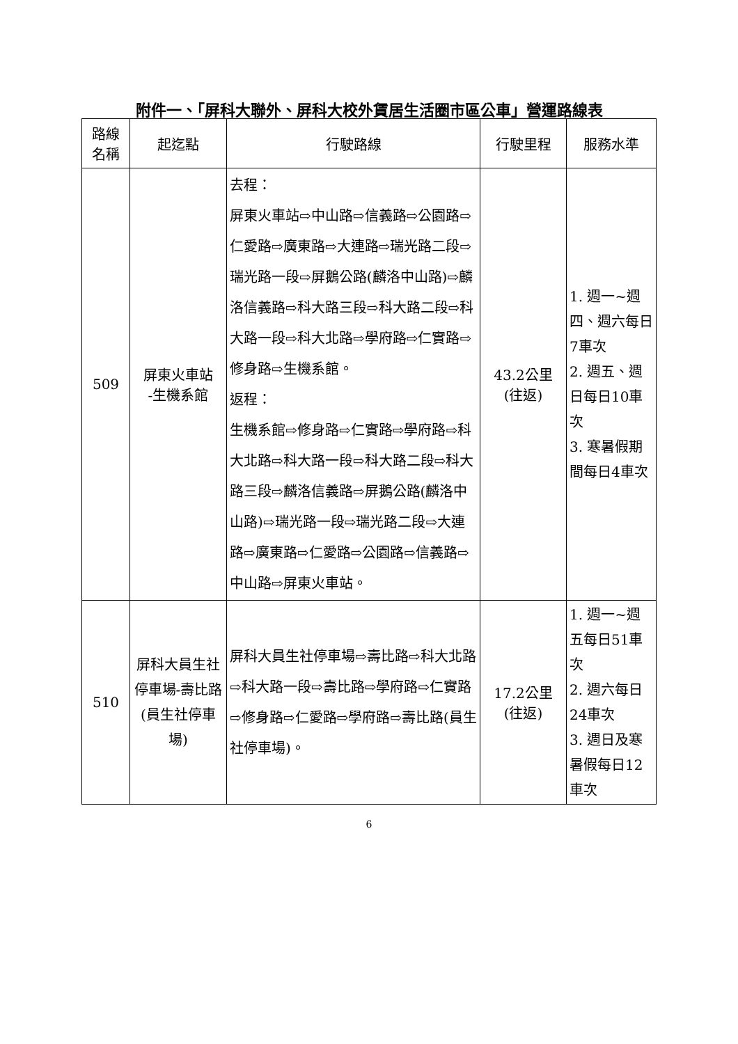附件一、「屏科大聯外、屏科大校外賃居生活圈市區公車」營運路線表
| 路線 名稱 | 起迄點 | 行駛路線 | 行駛里程 | 服務水準 |
| --- | --- | --- | --- | --- |
| 509 | 屏東火車站 -生機系館 | 去程： 屏東火車站⇨中山路⇨信義路⇨公園路⇨仁愛路⇨廣東路⇨大連路⇨瑞光路二段⇨瑞光路一段⇨屏鵝公路(麟洛中山路)⇨麟洛信義路⇨科大路三段⇨科大路二段⇨科大路一段⇨科大北路⇨學府路⇨仁實路⇨修身路⇨生機系館。 返程： 生機系館⇨修身路⇨仁實路⇨學府路⇨科大北路⇨科大路一段⇨科大路二段⇨科大路三段⇨麟洛信義路⇨屏鵝公路(麟洛中山路)⇨瑞光路一段⇨瑞光路二段⇨大連路⇨廣東路⇨仁愛路⇨公園路⇨信義路⇨中山路⇨屏東火車站。 | 43.2公里 (往返) | 1. 週一~週四、週六每日7車次 2. 週五、週日每日10車次 3. 寒暑假期間每日4車次 |
| 510 | 屏科大員生社停車場-壽比路(員生社停車場) | 屏科大員生社停車場⇨壽比路⇨科大北路⇨科大路一段⇨壽比路⇨學府路⇨仁實路⇨修身路⇨仁愛路⇨學府路⇨壽比路(員生社停車場)。 | 17.2公里 (往返) | 1. 週一~週五每日51車次 2. 週六每日24車次 3. 週日及寒暑假每日12車次 |
6